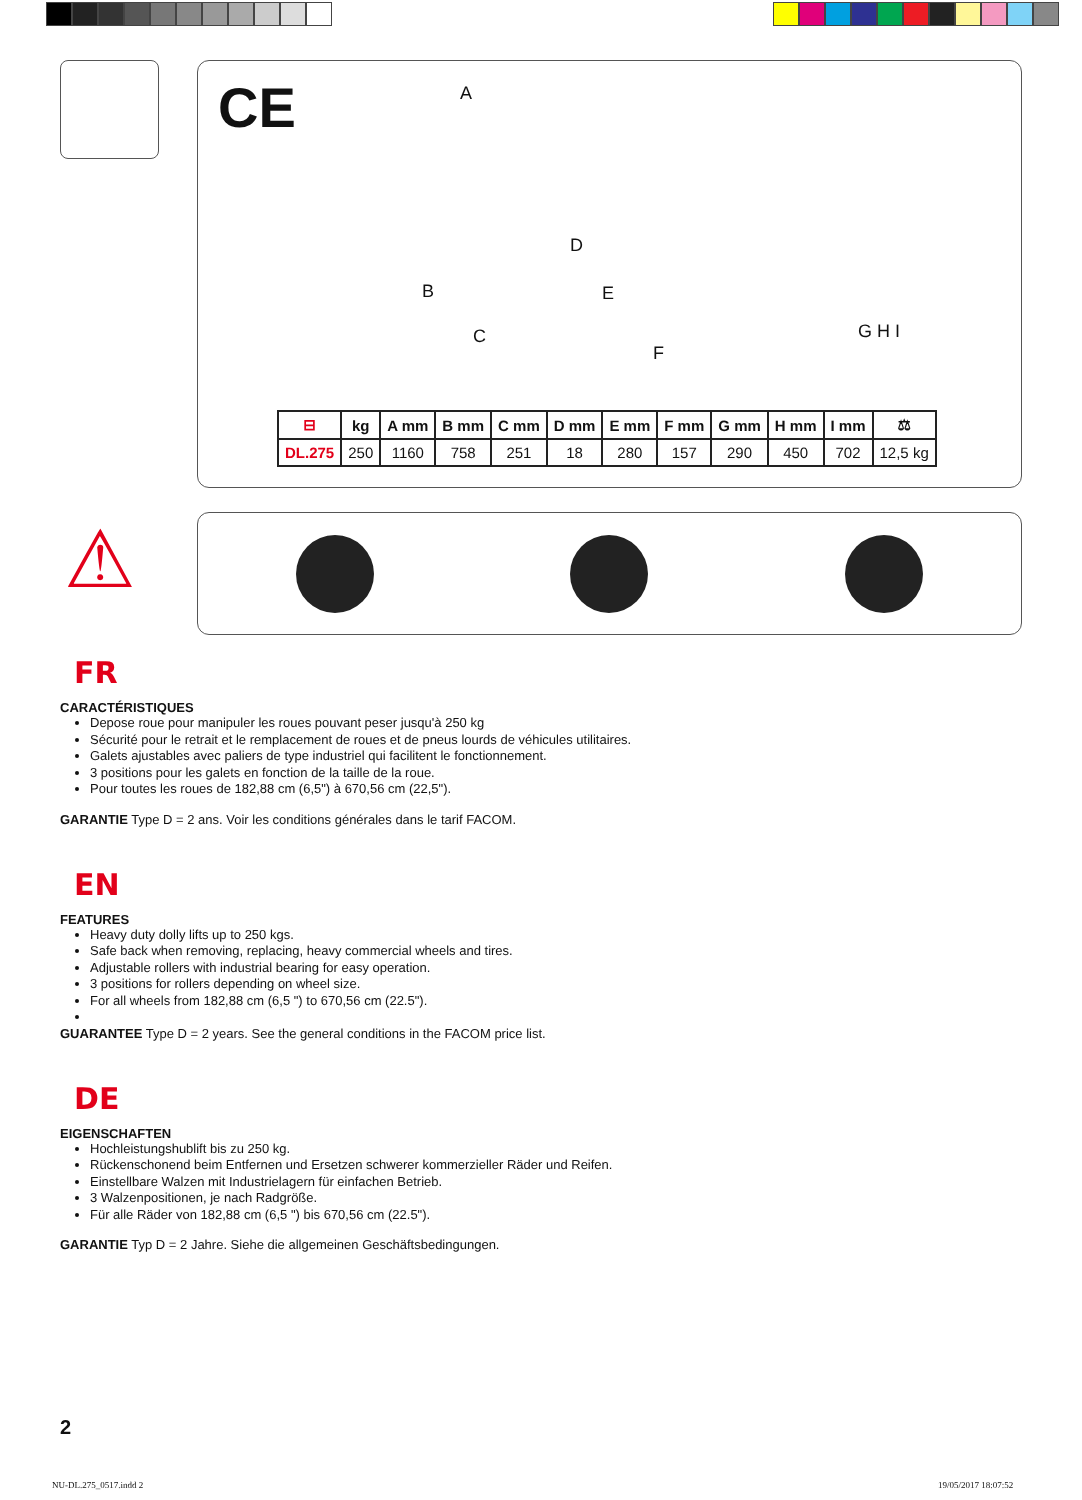CE A
D
B E
C
F
G H I
| ⊟ | kg | A mm | B mm | C mm | D mm | E mm | F mm | G mm | H mm | I mm | ⚖ |
| --- | --- | --- | --- | --- | --- | --- | --- | --- | --- | --- | --- |
| DL.275 | 250 | 1160 | 758 | 251 | 18 | 280 | 157 | 290 | 450 | 702 | 12,5 kg |
⚠
FR
CARACTÉRISTIQUES
Depose roue pour manipuler les roues pouvant peser jusqu'à 250 kg
Sécurité pour le retrait et le remplacement de roues et de pneus lourds de véhicules utilitaires.
Galets ajustables avec paliers de type industriel qui facilitent le fonctionnement.
3 positions pour les galets en fonction de la taille de la roue.
Pour toutes les roues de 182,88 cm (6,5") à 670,56 cm (22,5").
GARANTIE Type D = 2 ans. Voir les conditions générales dans le tarif FACOM.
EN
FEATURES
Heavy duty dolly lifts up to 250 kgs.
Safe back when removing, replacing, heavy commercial wheels and tires.
Adjustable rollers with industrial bearing for easy operation.
3 positions for rollers depending on wheel size.
For all wheels from 182,88 cm (6,5 ") to 670,56 cm (22.5").
GUARANTEE Type D = 2 years. See the general conditions in the FACOM price list.
DE
EIGENSCHAFTEN
Hochleistungshublift bis zu 250 kg.
Rückenschonend beim Entfernen und Ersetzen schwerer kommerzieller Räder und Reifen.
Einstellbare Walzen mit Industrielagern für einfachen Betrieb.
3 Walzenpositionen, je nach Radgröße.
Für alle Räder von 182,88 cm (6,5 ") bis 670,56 cm (22.5").
GARANTIE Typ D = 2 Jahre. Siehe die allgemeinen Geschäftsbedingungen.
2
NU-DL.275_0517.indd 2 19/05/2017 18:07:52